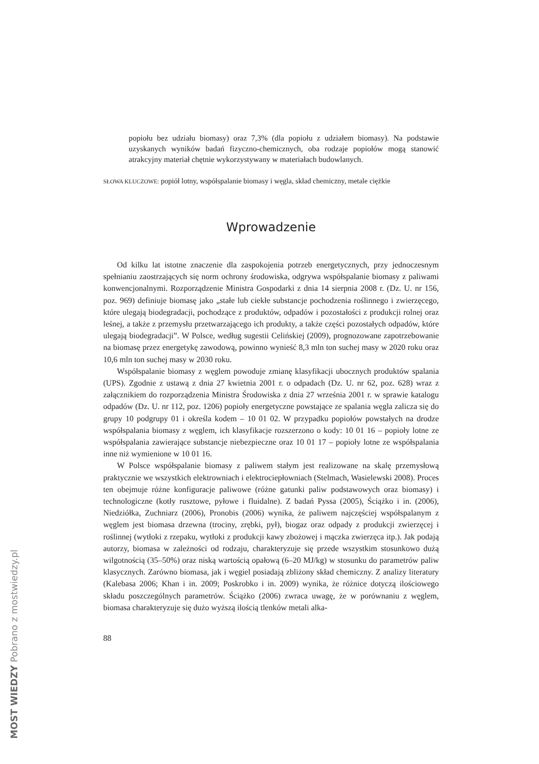popiołu bez udziału biomasy) oraz 7,3% (dla popiołu z udziałem biomasy). Na podstawie uzyskanych wyników badań fizyczno-chemicznych, oba rodzaje popiołów mogą stanowić atrakcyjny materiał chętnie wykorzystywany w materiałach budowlanych.
SŁOWA KLUCZOWE: popiół lotny, współspalanie biomasy i węgla, skład chemiczny, metale ciężkie
Wprowadzenie
Od kilku lat istotne znaczenie dla zaspokojenia potrzeb energetycznych, przy jednoczesnym spełnianiu zaostrzających się norm ochrony środowiska, odgrywa współspalanie biomasy z paliwami konwencjonalnymi. Rozporządzenie Ministra Gospodarki z dnia 14 sierpnia 2008 r. (Dz. U. nr 156, poz. 969) definiuje biomasę jako „stałe lub ciekłe substancje pochodzenia roślinnego i zwierzęcego, które ulegają biodegradacji, pochodzące z produktów, odpadów i pozostałości z produkcji rolnej oraz leśnej, a także z przemysłu przetwarzającego ich produkty, a także części pozostałych odpadów, które ulegają biodegradacji”. W Polsce, według sugestii Celińskiej (2009), prognozowane zapotrzebowanie na biomasę przez energetykę zawodową, powinno wynieść 8,3 mln ton suchej masy w 2020 roku oraz 10,6 mln ton suchej masy w 2030 roku.
Współspalanie biomasy z węglem powoduje zmianę klasyfikacji ubocznych produktów spalania (UPS). Zgodnie z ustawą z dnia 27 kwietnia 2001 r. o odpadach (Dz. U. nr 62, poz. 628) wraz z załącznikiem do rozporządzenia Ministra Środowiska z dnia 27 września 2001 r. w sprawie katalogu odpadów (Dz. U. nr 112, poz. 1206) popioły energetyczne powstające ze spalania węgla zalicza się do grupy 10 podgrupy 01 i określa kodem – 10 01 02. W przypadku popiołów powstałych na drodze współspalania biomasy z węglem, ich klasyfikacje rozszerzono o kody: 10 01 16 – popioły lotne ze współspalania zawierające substancje niebezpieczne oraz 10 01 17 – popioły lotne ze współspalania inne niż wymienione w 10 01 16.
W Polsce współspalanie biomasy z paliwem stałym jest realizowane na skalę przemysłową praktycznie we wszystkich elektrowniach i elektrociepłowniach (Stelmach, Wasielewski 2008). Proces ten obejmuje różne konfiguracje paliwowe (różne gatunki paliw podstawowych oraz biomasy) i technologiczne (kotły rusztowe, pyłowe i fluidalne). Z badań Pyssa (2005), Ściążko i in. (2006), Niedziółka, Zuchniarz (2006), Pronobis (2006) wynika, że paliwem najczęściej współspalanym z węglem jest biomasa drzewna (trociny, zrębki, pył), biogaz oraz odpady z produkcji zwierzęcej i roślinnej (wytłoki z rzepaku, wytłoki z produkcji kawy zbożowej i mączka zwierzęca itp.). Jak podają autorzy, biomasa w zależności od rodzaju, charakteryzuje się przede wszystkim stosunkowo dużą wilgotnością (35–50%) oraz niską wartością opałową (6–20 MJ/kg) w stosunku do parametrów paliw klasycznych. Zarówno biomasa, jak i węgiel posiadają zbliżony skład chemiczny. Z analizy literatury (Kalebasa 2006; Khan i in. 2009; Poskrobko i in. 2009) wynika, że różnice dotyczą ilościowego składu poszczególnych parametrów. Ściążko (2006) zwraca uwagę, że w porównaniu z węglem, biomasa charakteryzuje się dużo wyższą ilością tlenków metali alka-
88
MOST WIEDZY Pobrano z mostwiedzy.pl